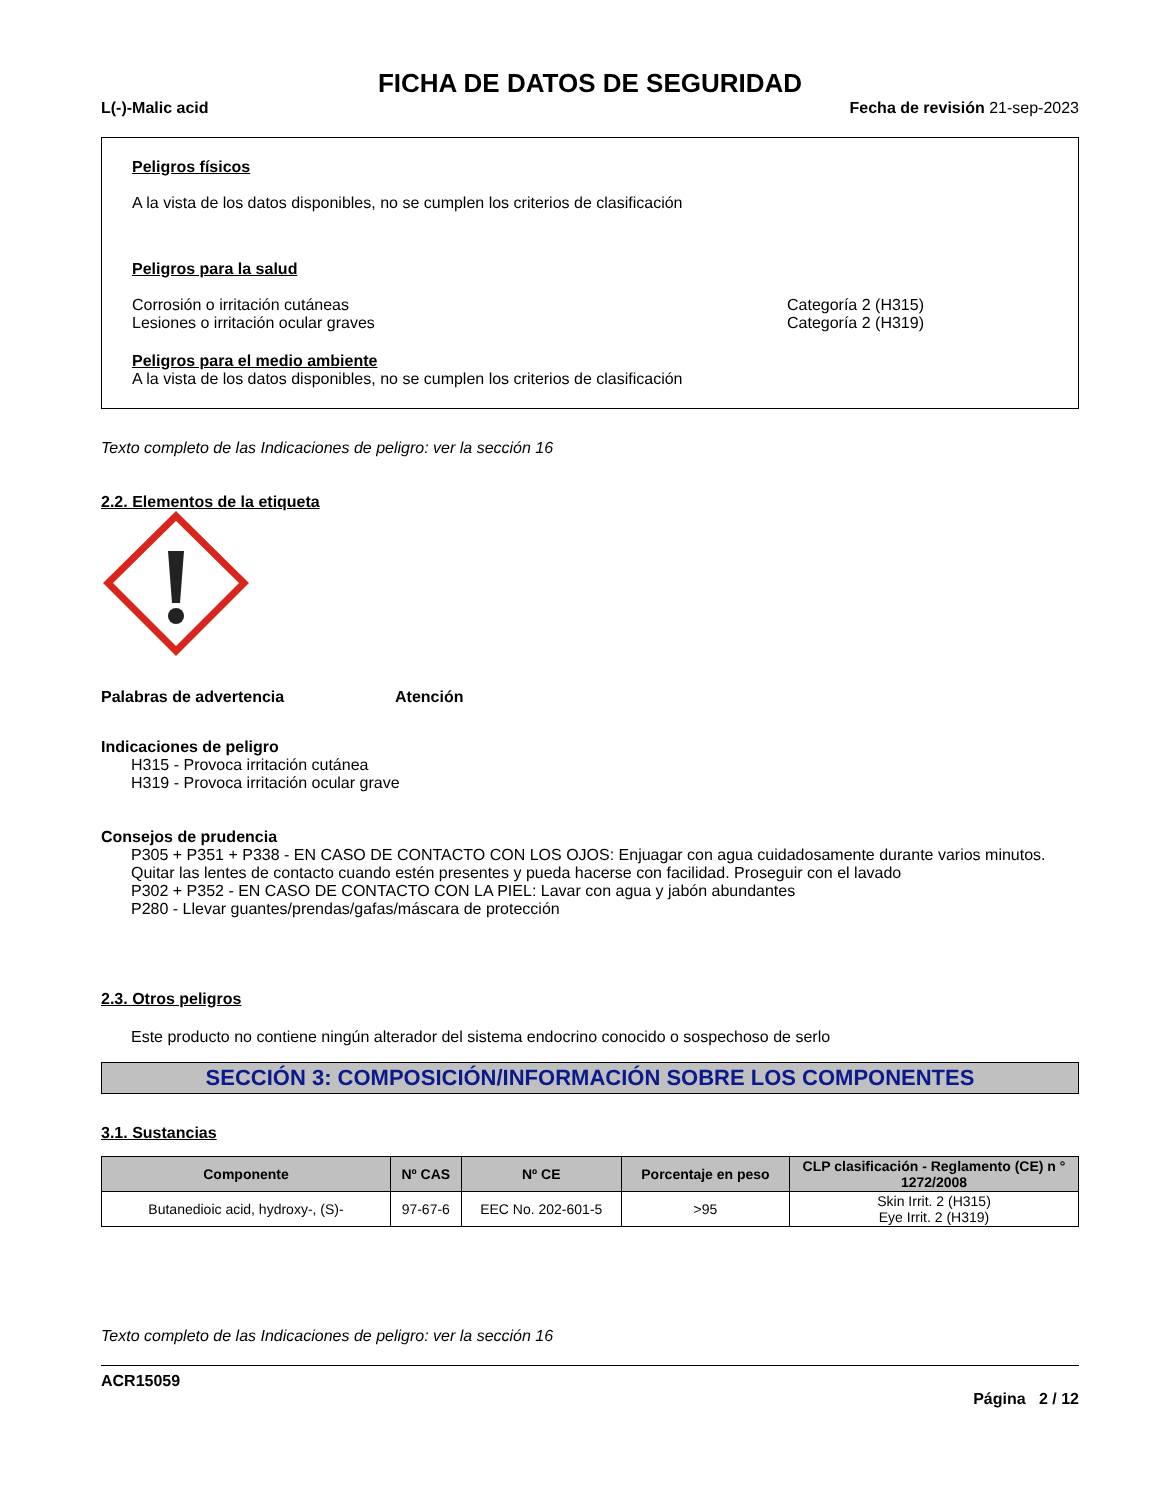FICHA DE DATOS DE SEGURIDAD
L(-)-Malic acid Fecha de revisión 21-sep-2023
Peligros físicos
A la vista de los datos disponibles, no se cumplen los criterios de clasificación
Peligros para la salud
Corrosión o irritación cutáneas
Lesiones o irritación ocular graves
Categoría 2 (H315)
Categoría 2 (H319)
Peligros para el medio ambiente
A la vista de los datos disponibles, no se cumplen los criterios de clasificación
Texto completo de las Indicaciones de peligro: ver la sección 16
2.2. Elementos de la etiqueta
Palabras de advertencia Atención
Indicaciones de peligro
H315 - Provoca irritación cutánea
H319 - Provoca irritación ocular grave
Consejos de prudencia
P305 + P351 + P338 - EN CASO DE CONTACTO CON LOS OJOS: Enjuagar con agua cuidadosamente durante varios minutos. Quitar las lentes de contacto cuando estén presentes y pueda hacerse con facilidad. Proseguir con el lavado
P302 + P352 - EN CASO DE CONTACTO CON LA PIEL: Lavar con agua y jabón abundantes
P280 - Llevar guantes/prendas/gafas/máscara de protección
2.3. Otros peligros
Este producto no contiene ningún alterador del sistema endocrino conocido o sospechoso de serlo
SECCIÓN 3: COMPOSICIÓN/INFORMACIÓN SOBRE LOS COMPONENTES
3.1. Sustancias
| Componente | Nº CAS | Nº CE | Porcentaje en peso | CLP clasificación - Reglamento (CE) n ° 1272/2008 |
| --- | --- | --- | --- | --- |
| Butanedioic acid, hydroxy-, (S)- | 97-67-6 | EEC No. 202-601-5 | >95 | Skin Irrit. 2 (H315) Eye Irrit. 2 (H319) |
Texto completo de las Indicaciones de peligro: ver la sección 16
ACR15059
Página 2 / 12